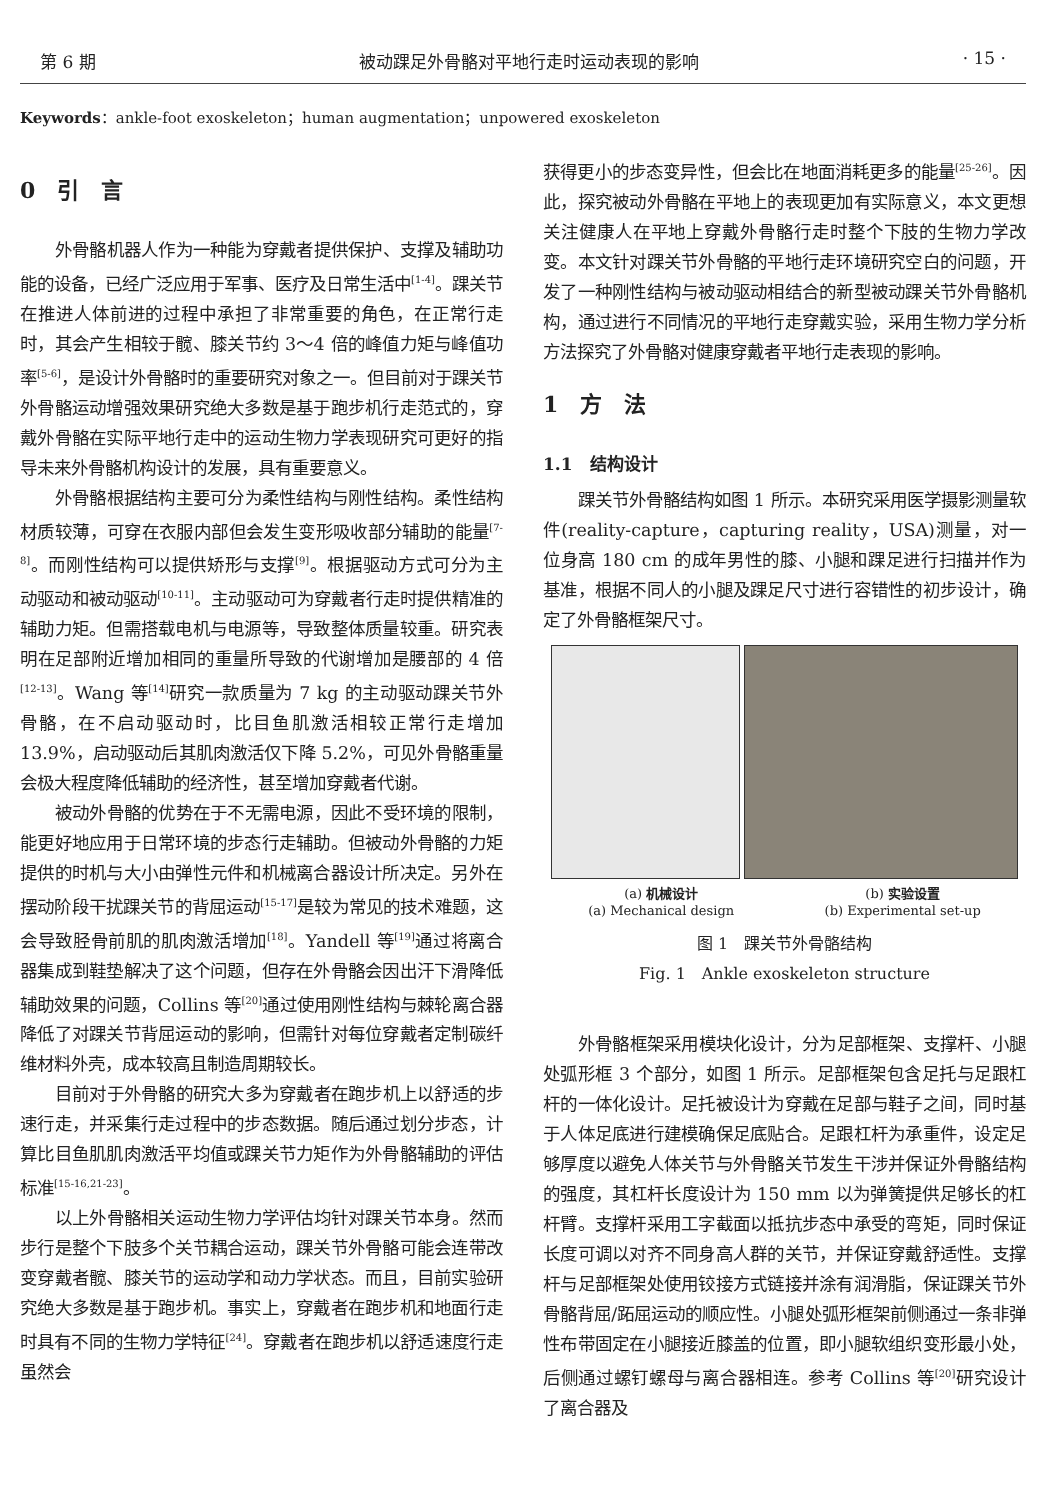第 6 期 被动踝足外骨骼对平地行走时运动表现的影响 · 15 ·
Keywords：ankle-foot exoskeleton；human augmentation；unpowered exoskeleton
0　引　言
外骨骼机器人作为一种能为穿戴者提供保护、支撑及辅助功能的设备，已经广泛应用于军事、医疗及日常生活中<sup>[1-4]</sup>。踝关节在推进人体前进的过程中承担了非常重要的角色，在正常行走时，其会产生相较于髋、膝关节约 3～4 倍的峰值力矩与峰值功率<sup>[5-6]</sup>，是设计外骨骼时的重要研究对象之一。但目前对于踝关节外骨骼运动增强效果研究绝大多数是基于跑步机行走范式的，穿戴外骨骼在实际平地行走中的运动生物力学表现研究可更好的指导未来外骨骼机构设计的发展，具有重要意义。
外骨骼根据结构主要可分为柔性结构与刚性结构。柔性结构材质较薄，可穿在衣服内部但会发生变形吸收部分辅助的能量<sup>[7-8]</sup>。而刚性结构可以提供矫形与支撑<sup>[9]</sup>。根据驱动方式可分为主动驱动和被动驱动<sup>[10-11]</sup>。主动驱动可为穿戴者行走时提供精准的辅助力矩。但需搭载电机与电源等，导致整体质量较重。研究表明在足部附近增加相同的重量所导致的代谢增加是腰部的 4 倍<sup>[12-13]</sup>。Wang 等<sup>[14]</sup>研究一款质量为 7 kg 的主动驱动踝关节外骨骼，在不启动驱动时，比目鱼肌激活相较正常行走增加 13.9%，启动驱动后其肌肉激活仅下降 5.2%，可见外骨骼重量会极大程度降低辅助的经济性，甚至增加穿戴者代谢。
被动外骨骼的优势在于不无需电源，因此不受环境的限制，能更好地应用于日常环境的步态行走辅助。但被动外骨骼的力矩提供的时机与大小由弹性元件和机械离合器设计所决定。另外在摆动阶段干扰踝关节的背屈运动<sup>[15-17]</sup>是较为常见的技术难题，这会导致胫骨前肌的肌肉激活增加<sup>[18]</sup>。Yandell 等<sup>[19]</sup>通过将离合器集成到鞋垫解决了这个问题，但存在外骨骼会因出汗下滑降低辅助效果的问题，Collins 等<sup>[20]</sup>通过使用刚性结构与棘轮离合器降低了对踝关节背屈运动的影响，但需针对每位穿戴者定制碳纤维材料外壳，成本较高且制造周期较长。
目前对于外骨骼的研究大多为穿戴者在跑步机上以舒适的步速行走，并采集行走过程中的步态数据。随后通过划分步态，计算比目鱼肌肌肉激活平均值或踝关节力矩作为外骨骼辅助的评估标准<sup>[15-16,21-23]</sup>。
以上外骨骼相关运动生物力学评估均针对踝关节本身。然而步行是整个下肢多个关节耦合运动，踝关节外骨骼可能会连带改变穿戴者髋、膝关节的运动学和动力学状态。而且，目前实验研究绝大多数是基于跑步机。事实上，穿戴者在跑步机和地面行走时具有不同的生物力学特征<sup>[24]</sup>。穿戴者在跑步机以舒适速度行走虽然会
获得更小的步态变异性，但会比在地面消耗更多的能量<sup>[25-26]</sup>。因此，探究被动外骨骼在平地上的表现更加有实际意义，本文更想关注健康人在平地上穿戴外骨骼行走时整个下肢的生物力学改变。本文针对踝关节外骨骼的平地行走环境研究空白的问题，开发了一种刚性结构与被动驱动相结合的新型被动踝关节外骨骼机构，通过进行不同情况的平地行走穿戴实验，采用生物力学分析方法探究了外骨骼对健康穿戴者平地行走表现的影响。
1　方　法
1.1　结构设计
踝关节外骨骼结构如图 1 所示。本研究采用医学摄影测量软件(reality-capture，capturing reality，USA)测量，对一位身高 180 cm 的成年男性的膝、小腿和踝足进行扫描并作为基准，根据不同人的小腿及踝足尺寸进行容错性的初步设计，确定了外骨骼框架尺寸。
(a) 机械设计
(a) Mechanical design
(b) 实验设置
(b) Experimental set-up
图 1　踝关节外骨骼结构
Fig. 1　Ankle exoskeleton structure
外骨骼框架采用模块化设计，分为足部框架、支撑杆、小腿处弧形框 3 个部分，如图 1 所示。足部框架包含足托与足跟杠杆的一体化设计。足托被设计为穿戴在足部与鞋子之间，同时基于人体足底进行建模确保足底贴合。足跟杠杆为承重件，设定足够厚度以避免人体关节与外骨骼关节发生干涉并保证外骨骼结构的强度，其杠杆长度设计为 150 mm 以为弹簧提供足够长的杠杆臂。支撑杆采用工字截面以抵抗步态中承受的弯矩，同时保证长度可调以对齐不同身高人群的关节，并保证穿戴舒适性。支撑杆与足部框架处使用铰接方式链接并涂有润滑脂，保证踝关节外骨骼背屈/跖屈运动的顺应性。小腿处弧形框架前侧通过一条非弹性布带固定在小腿接近膝盖的位置，即小腿软组织变形最小处，后侧通过螺钉螺母与离合器相连。参考 Collins 等<sup>[20]</sup>研究设计了离合器及